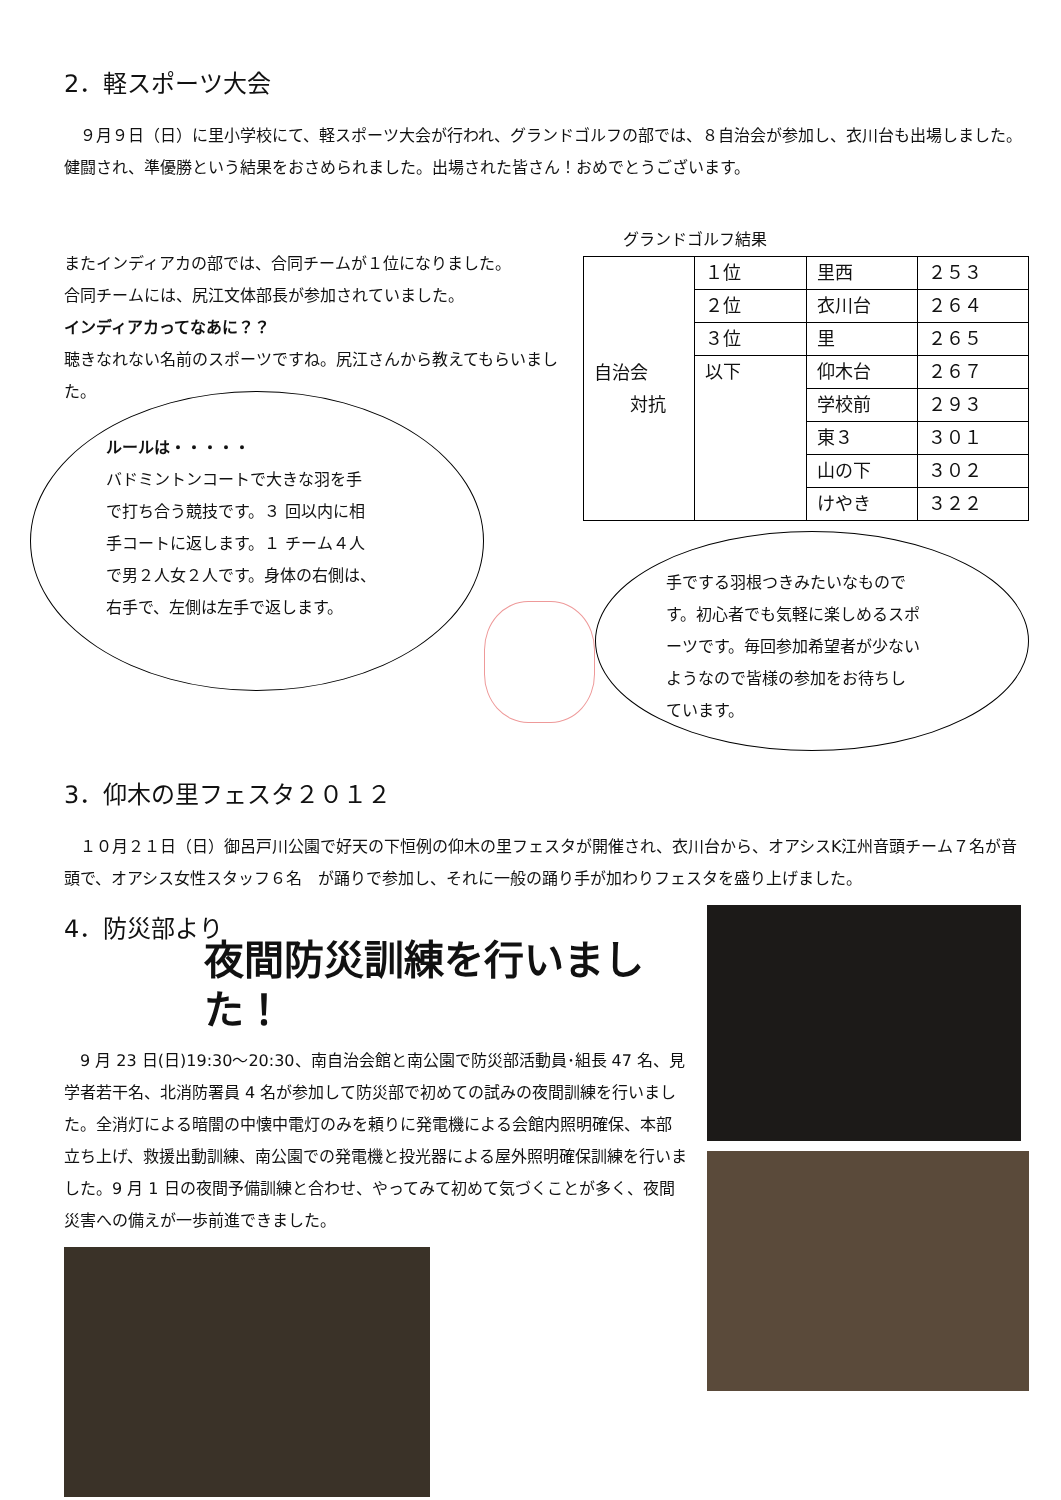2．軽スポーツ大会
　９月９日（日）に里小学校にて、軽スポーツ大会が行われ、グランドゴルフの部では、８自治会が参加し、衣川台も出場しました。健闘され、準優勝という結果をおさめられました。出場された皆さん！おめでとうございます。
またインディアカの部では、合同チームが１位になりました。
合同チームには、尻江文体部長が参加されていました。
インディアカってなあに？？
聴きなれない名前のスポーツですね。尻江さんから教えてもらいました。
グランドゴルフ結果
| 自治会 対抗 | １位 | 里西 | ２５３ |
| | ２位 | 衣川台 | ２６４ |
| | ３位 | 里 | ２６５ |
| | 以下 | 仰木台 | ２６７ |
| | | 学校前 | ２９３ |
| | | 東３ | ３０１ |
| | | 山の下 | ３０２ |
| | | けやき | ３２２ |
ルールは・・・・・
バドミントンコートで大きな羽を手
で打ち合う競技です。３ 回以内に相
手コートに返します。１ チーム４人
で男２人女２人です。身体の右側は、
右手で、左側は左手で返します。
手でする羽根つきみたいなもので
す。初心者でも気軽に楽しめるスポ
ーツです。毎回参加希望者が少ない
ようなので皆様の参加をお待ちし
ています。
3．仰木の里フェスタ２０１２
　１０月２１日（日）御呂戸川公園で好天の下恒例の仰木の里フェスタが開催され、衣川台から、オアシスK江州音頭チーム７名が音頭で、オアシス女性スタッフ６名　が踊りで参加し、それに一般の踊り手が加わりフェスタを盛り上げました。
4．防災部より
夜間防災訓練を行いました！
　9 月 23 日(日)19:30～20:30、南自治会館と南公園で防災部活動員･組長 47 名、見学者若干名、北消防署員 4 名が参加して防災部で初めての試みの夜間訓練を行いました。全消灯による暗闇の中懐中電灯のみを頼りに発電機による会館内照明確保、本部立ち上げ、救援出動訓練、南公園での発電機と投光器による屋外照明確保訓練を行いました。9 月 1 日の夜間予備訓練と合わせ、やってみて初めて気づくことが多く、夜間災害への備えが一歩前進できました。